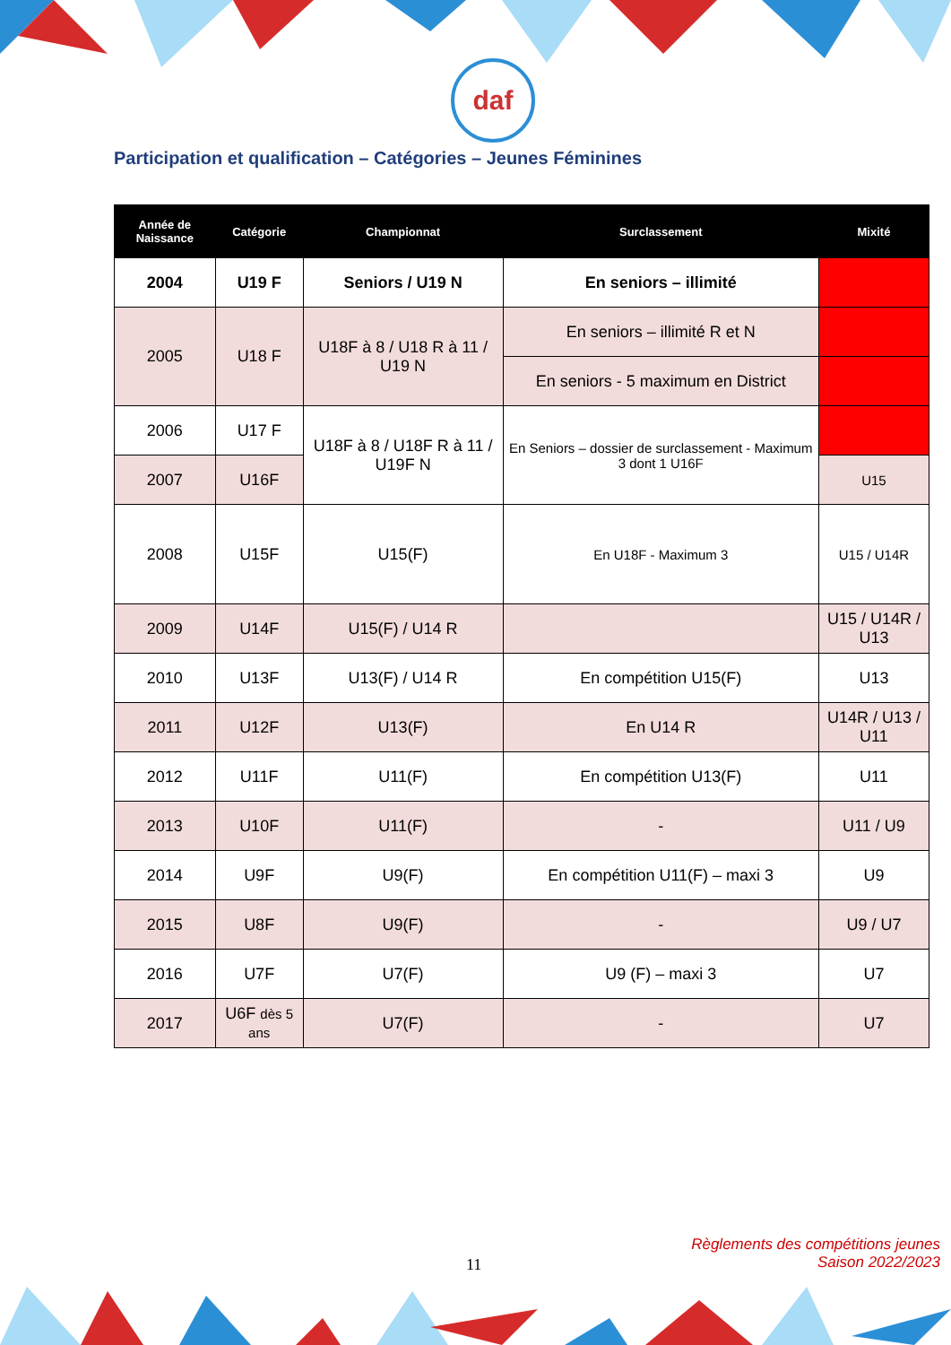daf
Participation et qualification – Catégories – Jeunes Féminines
| Année de Naissance | Catégorie | Championnat | Surclassement | Mixité |
| --- | --- | --- | --- | --- |
| 2004 | U19 F | Seniors / U19 N | En seniors – illimité | |
| 2005 | U18 F | U18F à 8 / U18 R à 11 / U19 N | En seniors – illimité R et N | |
| | | | En seniors - 5 maximum en District | |
| 2006 | U17 F | U18F à 8 / U18F R à 11 / U19F N | En Seniors – dossier de surclassement - Maximum 3 dont 1 U16F | |
| 2007 | U16F | | | U15 |
| 2008 | U15F | U15(F) | En U18F - Maximum 3 | U15 / U14R |
| 2009 | U14F | U15(F) / U14 R | | U15 / U14R / U13 |
| 2010 | U13F | U13(F) / U14 R | En compétition U15(F) | U13 |
| 2011 | U12F | U13(F) | En U14 R | U14R / U13 / U11 |
| 2012 | U11F | U11(F) | En compétition U13(F) | U11 |
| 2013 | U10F | U11(F) | - | U11 / U9 |
| 2014 | U9F | U9(F) | En compétition U11(F) – maxi 3 | U9 |
| 2015 | U8F | U9(F) | - | U9 / U7 |
| 2016 | U7F | U7(F) | U9 (F) – maxi 3 | U7 |
| 2017 | U6F dès 5 ans | U7(F) | - | U7 |
11
Règlements des compétitions jeunes
Saison 2022/2023